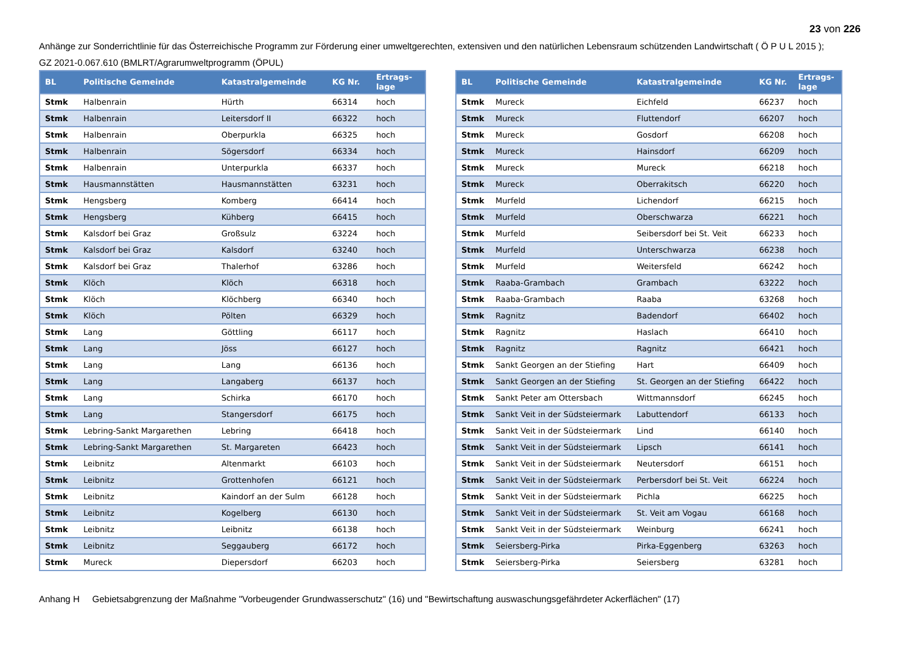23 von 226
Anhänge zur Sonderrichtlinie für das Österreichische Programm zur Förderung einer umweltgerechten, extensiven und den natürlichen Lebensraum schützenden Landwirtschaft ( Ö P U L 2015 );
GZ 2021-0.067.610 (BMLRT/Agrarumweltprogramm (ÖPUL)
| BL | Politische Gemeinde | Katastralgemeinde | KG Nr. | Ertrags- lage |
| --- | --- | --- | --- | --- |
| Stmk | Halbenrain | Hürth | 66314 | hoch |
| Stmk | Halbenrain | Leitersdorf II | 66322 | hoch |
| Stmk | Halbenrain | Oberpurkla | 66325 | hoch |
| Stmk | Halbenrain | Sögersdorf | 66334 | hoch |
| Stmk | Halbenrain | Unterpurkla | 66337 | hoch |
| Stmk | Hausmannstätten | Hausmannstätten | 63231 | hoch |
| Stmk | Hengsberg | Komberg | 66414 | hoch |
| Stmk | Hengsberg | Kühberg | 66415 | hoch |
| Stmk | Kalsdorf bei Graz | Großsulz | 63224 | hoch |
| Stmk | Kalsdorf bei Graz | Kalsdorf | 63240 | hoch |
| Stmk | Kalsdorf bei Graz | Thalerhof | 63286 | hoch |
| Stmk | Klöch | Klöch | 66318 | hoch |
| Stmk | Klöch | Klöchberg | 66340 | hoch |
| Stmk | Klöch | Pölten | 66329 | hoch |
| Stmk | Lang | Göttling | 66117 | hoch |
| Stmk | Lang | Jöss | 66127 | hoch |
| Stmk | Lang | Lang | 66136 | hoch |
| Stmk | Lang | Langaberg | 66137 | hoch |
| Stmk | Lang | Schirka | 66170 | hoch |
| Stmk | Lang | Stangersdorf | 66175 | hoch |
| Stmk | Lebring-Sankt Margarethen | Lebring | 66418 | hoch |
| Stmk | Lebring-Sankt Margarethen | St. Margareten | 66423 | hoch |
| Stmk | Leibnitz | Altenmarkt | 66103 | hoch |
| Stmk | Leibnitz | Grottenhofen | 66121 | hoch |
| Stmk | Leibnitz | Kaindorf an der Sulm | 66128 | hoch |
| Stmk | Leibnitz | Kogelberg | 66130 | hoch |
| Stmk | Leibnitz | Leibnitz | 66138 | hoch |
| Stmk | Leibnitz | Seggauberg | 66172 | hoch |
| Stmk | Mureck | Diepersdorf | 66203 | hoch |
| BL | Politische Gemeinde | Katastralgemeinde | KG Nr. | Ertrags- lage |
| --- | --- | --- | --- | --- |
| Stmk | Mureck | Eichfeld | 66237 | hoch |
| Stmk | Mureck | Fluttendorf | 66207 | hoch |
| Stmk | Mureck | Gosdorf | 66208 | hoch |
| Stmk | Mureck | Hainsdorf | 66209 | hoch |
| Stmk | Mureck | Mureck | 66218 | hoch |
| Stmk | Mureck | Oberrakitsch | 66220 | hoch |
| Stmk | Murfeld | Lichendorf | 66215 | hoch |
| Stmk | Murfeld | Oberschwarza | 66221 | hoch |
| Stmk | Murfeld | Seibersdorf bei St. Veit | 66233 | hoch |
| Stmk | Murfeld | Unterschwarza | 66238 | hoch |
| Stmk | Murfeld | Weitersfeld | 66242 | hoch |
| Stmk | Raaba-Grambach | Grambach | 63222 | hoch |
| Stmk | Raaba-Grambach | Raaba | 63268 | hoch |
| Stmk | Ragnitz | Badendorf | 66402 | hoch |
| Stmk | Ragnitz | Haslach | 66410 | hoch |
| Stmk | Ragnitz | Ragnitz | 66421 | hoch |
| Stmk | Sankt Georgen an der Stiefing | Hart | 66409 | hoch |
| Stmk | Sankt Georgen an der Stiefing | St. Georgen an der Stiefing | 66422 | hoch |
| Stmk | Sankt Peter am Ottersbach | Wittmannsdorf | 66245 | hoch |
| Stmk | Sankt Veit in der Südsteiermark | Labuttendorf | 66133 | hoch |
| Stmk | Sankt Veit in der Südsteiermark | Lind | 66140 | hoch |
| Stmk | Sankt Veit in der Südsteiermark | Lipsch | 66141 | hoch |
| Stmk | Sankt Veit in der Südsteiermark | Neutersdorf | 66151 | hoch |
| Stmk | Sankt Veit in der Südsteiermark | Perbersdorf bei St. Veit | 66224 | hoch |
| Stmk | Sankt Veit in der Südsteiermark | Pichla | 66225 | hoch |
| Stmk | Sankt Veit in der Südsteiermark | St. Veit am Vogau | 66168 | hoch |
| Stmk | Sankt Veit in der Südsteiermark | Weinburg | 66241 | hoch |
| Stmk | Seiersberg-Pirka | Pirka-Eggenberg | 63263 | hoch |
| Stmk | Seiersberg-Pirka | Seiersberg | 63281 | hoch |
Anhang H Gebietsabgrenzung der Maßnahme "Vorbeugender Grundwasserschutz" (16) und "Bewirtschaftung auswaschungsgefährdeter Ackerflächen" (17)